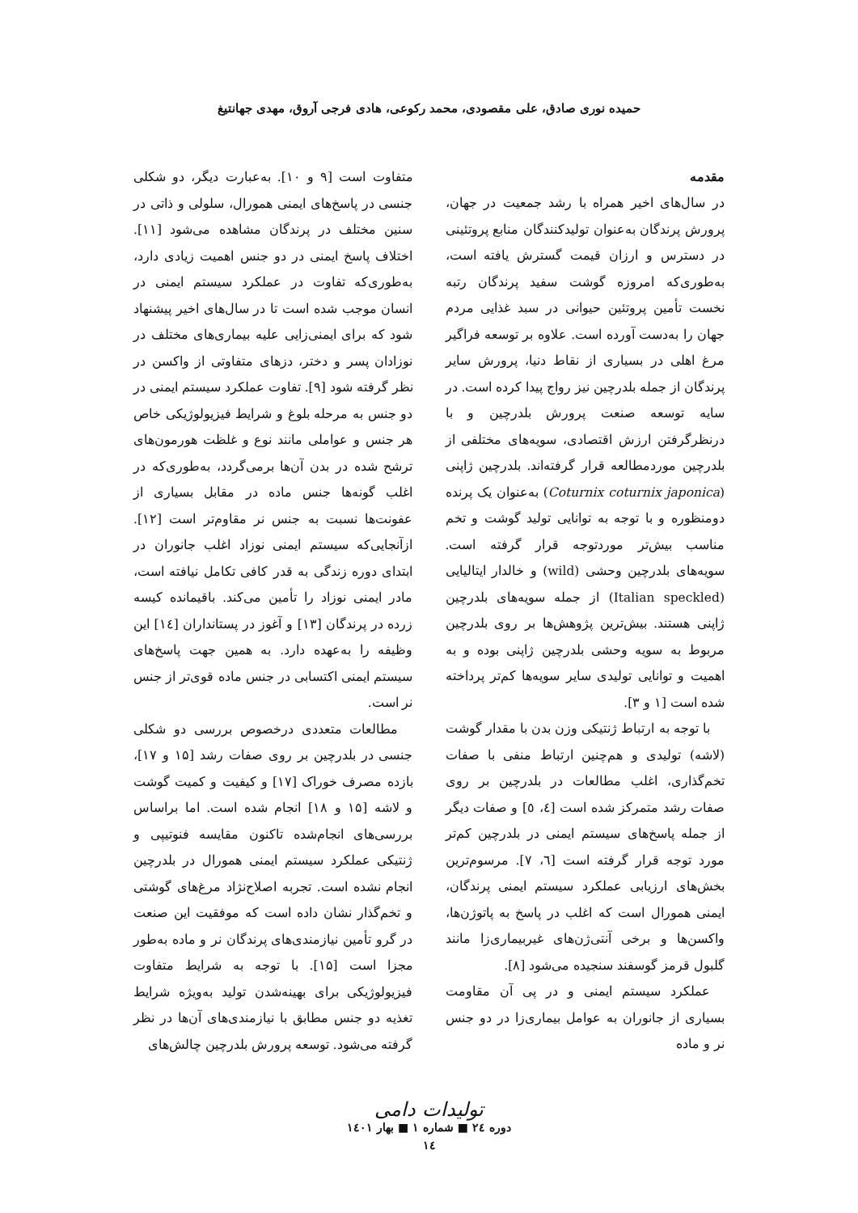حمیده نوری صادق، علی مقصودی، محمد رکوعی، هادی فرجی آروق، مهدی جهانتیغ
مقدمه
در سال‌های اخیر همراه با رشد جمعیت در جهان، پرورش پرندگان به‌عنوان تولیدکنندگان منابع پروتئینی در دسترس و ارزان قیمت گسترش یافته است، به‌طوری‌که امروزه گوشت سفید پرندگان رتبه نخست تأمین پروتئین حیوانی در سبد غذایی مردم جهان را به‌دست آورده است. علاوه بر توسعه فراگیر مرغ اهلی در بسیاری از نقاط دنیا، پرورش سایر پرندگان از جمله بلدرچین نیز رواج پیدا کرده است. در سایه توسعه صنعت پرورش بلدرچین و با درنظرگرفتن ارزش اقتصادی، سویه‌های مختلفی از بلدرچین موردمطالعه قرار گرفته‌اند. بلدرچین ژاپنی (Coturnix coturnix japonica) به‌عنوان یک پرنده دومنظوره و با توجه به توانایی تولید گوشت و تخم مناسب بیش‌تر موردتوجه قرار گرفته است. سویه‌های بلدرچین وحشی (wild) و خالدار ایتالیایی (Italian speckled) از جمله سویه‌های بلدرچین ژاپنی هستند. بیش‌ترین پژوهش‌ها بر روی بلدرچین مربوط به سویه وحشی بلدرچین ژاپنی بوده و به اهمیت و توانایی تولیدی سایر سویه‌ها کم‌تر پرداخته شده است [۱ و ۳].
با توجه به ارتباط ژنتیکی وزن بدن با مقدار گوشت (لاشه) تولیدی و هم‌چنین ارتباط منفی با صفات تخم‌گذاری، اغلب مطالعات در بلدرچین بر روی صفات رشد متمرکز شده است [٤، ٥] و صفات دیگر از جمله پاسخ‌های سیستم ایمنی در بلدرچین کم‌تر مورد توجه قرار گرفته است [٦، ٧]. مرسوم‌ترین بخش‌های ارزیابی عملکرد سیستم ایمنی پرندگان، ایمنی همورال است که اغلب در پاسخ به پاتوژن‌ها، واکسن‌ها و برخی آنتی‌ژن‌های غیربیماری‌زا مانند گلبول قرمز گوسفند سنجیده می‌شود [٨].
عملکرد سیستم ایمنی و در پی آن مقاومت بسیاری از جانوران به عوامل بیماری‌زا در دو جنس نر و ماده
متفاوت است [۹ و ۱۰]. به‌عبارت دیگر، دو شکلی جنسی در پاسخ‌های ایمنی همورال، سلولی و ذاتی در سنین مختلف در پرندگان مشاهده می‌شود [۱۱]. اختلاف پاسخ ایمنی در دو جنس اهمیت زیادی دارد، به‌طوری‌که تفاوت در عملکرد سیستم ایمنی در انسان موجب شده است تا در سال‌های اخیر پیشنهاد شود که برای ایمنی‌زایی علیه بیماری‌های مختلف در نوزادان پسر و دختر، دزهای متفاوتی از واکسن در نظر گرفته شود [۹]. تفاوت عملکرد سیستم ایمنی در دو جنس به مرحله بلوغ و شرایط فیزیولوژیکی خاص هر جنس و عواملی مانند نوع و غلظت هورمون‌های ترشح شده در بدن آن‌ها برمی‌گردد، به‌طوری‌که در اغلب گونه‌ها جنس ماده در مقابل بسیاری از عفونت‌ها نسبت به جنس نر مقاوم‌تر است [۱۲]. ازآنجایی‌که سیستم ایمنی نوزاد اغلب جانوران در ابتدای دوره زندگی به قدر کافی تکامل نیافته است، مادر ایمنی نوزاد را تأمین می‌کند. باقیمانده کیسه زرده در پرندگان [۱۳] و آغوز در پستانداران [۱٤] این وظیفه را به‌عهده دارد. به همین جهت پاسخ‌های سیستم ایمنی اکتسابی در جنس ماده قوی‌تر از جنس نر است.
مطالعات متعددی درخصوص بررسی دو شکلی جنسی در بلدرچین بر روی صفات رشد [۱۵ و ۱۷]، بازده مصرف خوراک [۱۷] و کیفیت و کمیت گوشت و لاشه [۱۵ و ۱۸] انجام شده است. اما براساس بررسی‌های انجام‌شده تاکنون مقایسه فنوتیپی و ژنتیکی عملکرد سیستم ایمنی همورال در بلدرچین انجام نشده است. تجربه اصلاح‌نژاد مرغ‌های گوشتی و تخم‌گذار نشان داده است که موفقیت این صنعت در گرو تأمین نیازمندی‌های پرندگان نر و ماده به‌طور مجزا است [۱۵]. با توجه به شرایط متفاوت فیزیولوژیکی برای بهینه‌شدن تولید به‌ویژه شرایط تغذیه دو جنس مطابق با نیازمندی‌های آن‌ها در نظر گرفته می‌شود. توسعه پرورش بلدرچین چالش‌های
تولیدات دامی
دوره ۲٤ ■ شماره ۱ ■ بهار ۱٤۰۱
۱٤